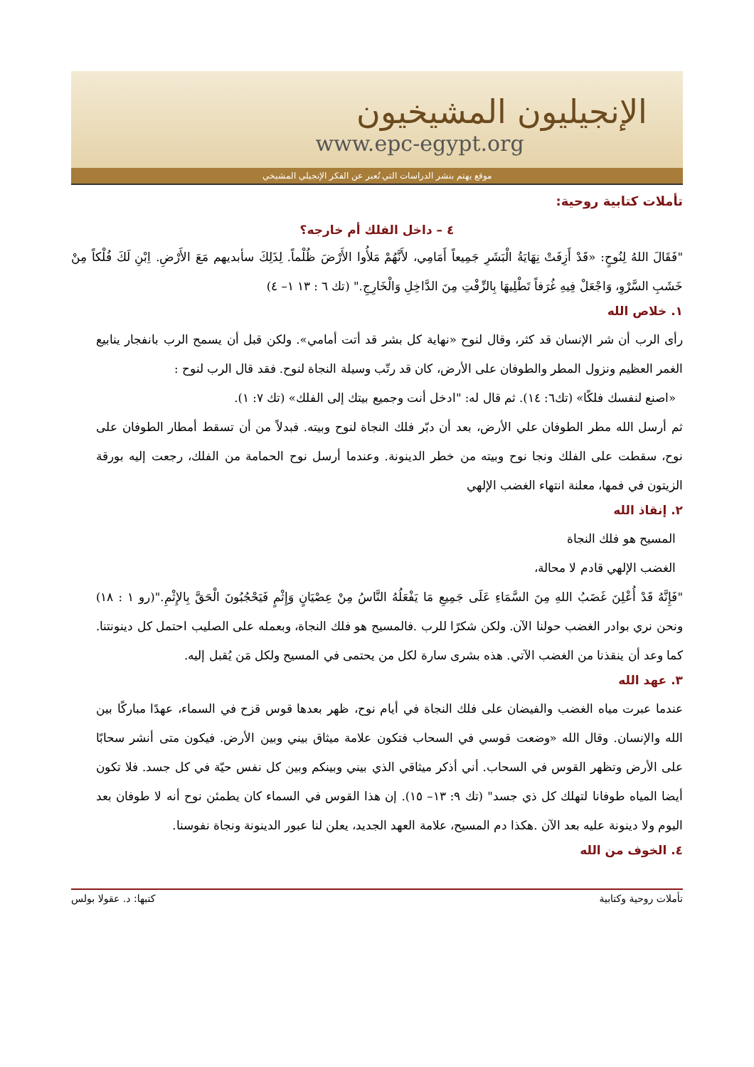الإنجيليون المشيخيون
www.epc-egypt.org
موقع يهتم بنشر الدراسات التي تُعبر عن الفكر الإنجيلي المشيخي
تأملات كتابية روحية:
٤ – داخل الفلك أم خارجه؟
"فَقَالَ اللهُ لِنُوحٍ: «قَدْ أَزِفَتْ نِهَايَةُ الْبَشَرِ جَمِيعاً أَمَامِي، لأَنَّهُمْ مَلأُوا الأَرْضَ ظُلْماً. لِذَلِكَ سأبديهم مَعَ الأَرْضِ. اِبْنِ لَكَ فُلْكاً مِنْ خَشَبِ السَّرْوِ، وَاجْعَلْ فِيهِ غُرَفاً تَطْلِيهَا بِالزِّفْتِ مِنَ الدَّاخِلِ وَالْخَارِجِ." (تك ٦ : ١٣ ١– ٤)
١. خلاص الله
رأى الرب أن شر الإنسان قد كثر، وقال لنوح «نهاية كل بشر قد أتت أمامي». ولكن قبل أن يسمح الرب بانفجار ينابيع الغمر العظيم ونزول المطر والطوفان على الأرض، كان قد رتّب وسيلة النجاة لنوح. فقد قال الرب لنوح :
«اصنع لنفسك فلكًا» (تك٦: ١٤). ثم قال له: "ادخل أنت وجميع بيتك إلى الفلك» (تك ٧: ١).
ثم أرسل الله مطر الطوفان علي الأرض، بعد أن دبّر فلك النجاة لنوح وبيته. فبدلاً من أن تسقط أمطار الطوفان على نوح، سقطت على الفلك ونجا نوح وبيته من خطر الدينونة. وعندما أرسل نوح الحمامة من الفلك، رجعت إليه بورقة الزيتون في فمها، معلنة انتهاء الغضب الإلهي
٢. إنقاذ الله
المسيح هو فلك النجاة
الغضب الإلهي قادم لا محالة،
"فَإِنَّهُ قَدْ أُعْلِنَ غَضَبُ اللهِ مِنَ السَّمَاءِ عَلَى جَمِيعِ مَا يَفْعَلُهُ النَّاسُ مِنْ عِصْيَانٍ وَإِثْمٍ فَيَحْجُبُونَ الْحَقَّ بِالإِثْمِ."(رو ١ : ١٨) ونحن نري بوادر الغضب حولنا الآن. ولكن شكرًا للرب .فالمسيح هو فلك النجاة، وبعمله على الصليب احتمل كل دينونتنا. كما وعد أن ينقذنا من الغضب الآتي. هذه بشرى سارة لكل من يحتمى في المسيح ولكل مَن يُقبل إليه.
٣. عهد الله
عندما عبرت مياه الغضب والفيضان على فلك النجاة في أيام نوح، ظهر بعدها قوس قزح في السماء، عهدًا مباركًا بين الله والإنسان. وقال الله «وضعت قوسي في السحاب فتكون علامة ميثاق بيني وبين الأرض. فيكون متى أنشر سحابًا على الأرض وتظهر القوس في السحاب. أني أذكر ميثاقي الذي بيني وبينكم وبين كل نفس حيّة في كل جسد. فلا تكون أيضا المياه طوفانا لتهلك كل ذي جسد" (تك ٩: ١٣– ١٥). إن هذا القوس في السماء كان يطمئن نوح أنه لا طوفان بعد اليوم ولا دينونة عليه بعد الآن .هكذا دم المسيح، علامة العهد الجديد، يعلن لنا عبور الدينونة ونجاة نفوسنا.
٤. الخوف من الله
تأملات روحية وكتابية كتبها: د. عقولا بولس